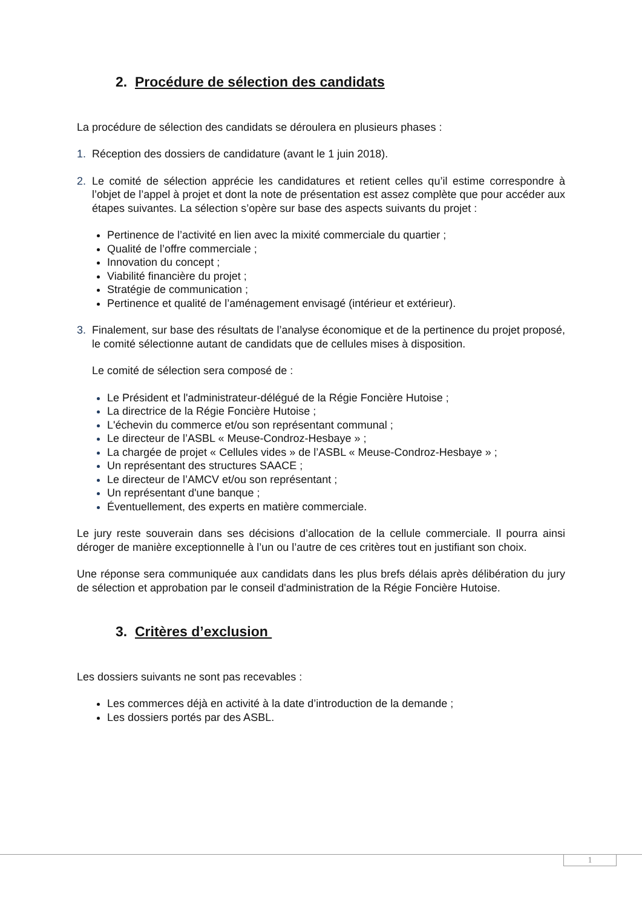2. Procédure de sélection des candidats
La procédure de sélection des candidats se déroulera en plusieurs phases :
1. Réception des dossiers de candidature (avant le 1 juin 2018).
2. Le comité de sélection apprécie les candidatures et retient celles qu’il estime correspondre à l’objet de l’appel à projet et dont la note de présentation est assez complète que pour accéder aux étapes suivantes. La sélection s’opère sur base des aspects suivants du projet :
Pertinence de l’activité en lien avec la mixité commerciale du quartier ;
Qualité de l’offre commerciale ;
Innovation du concept ;
Viabilité financière du projet ;
Stratégie de communication ;
Pertinence et qualité de l’aménagement envisagé (intérieur et extérieur).
3. Finalement, sur base des résultats de l’analyse économique et de la pertinence du projet proposé, le comité sélectionne autant de candidats que de cellules mises à disposition.
Le comité de sélection sera composé de :
Le Président et l'administrateur-délégué de la Régie Foncière Hutoise ;
La directrice de la Régie Foncière Hutoise ;
L'échevin du commerce et/ou son représentant communal ;
Le directeur de l’ASBL « Meuse-Condroz-Hesbaye » ;
La chargée de projet « Cellules vides » de l’ASBL « Meuse-Condroz-Hesbaye » ;
Un représentant des structures SAACE ;
Le directeur de l’AMCV et/ou son représentant ;
Un représentant d'une banque ;
Éventuellement, des experts en matière commerciale.
Le jury reste souverain dans ses décisions d’allocation de la cellule commerciale. Il pourra ainsi déroger de manière exceptionnelle à l’un ou l’autre de ces critères tout en justifiant son choix.
Une réponse sera communiquée aux candidats dans les plus brefs délais après délibération du jury de sélection et approbation par le conseil d'administration de la Régie Foncière Hutoise.
3. Critères d’exclusion
Les dossiers suivants ne sont pas recevables :
Les commerces déjà en activité à la date d’introduction de la demande ;
Les dossiers portés par des ASBL.
1